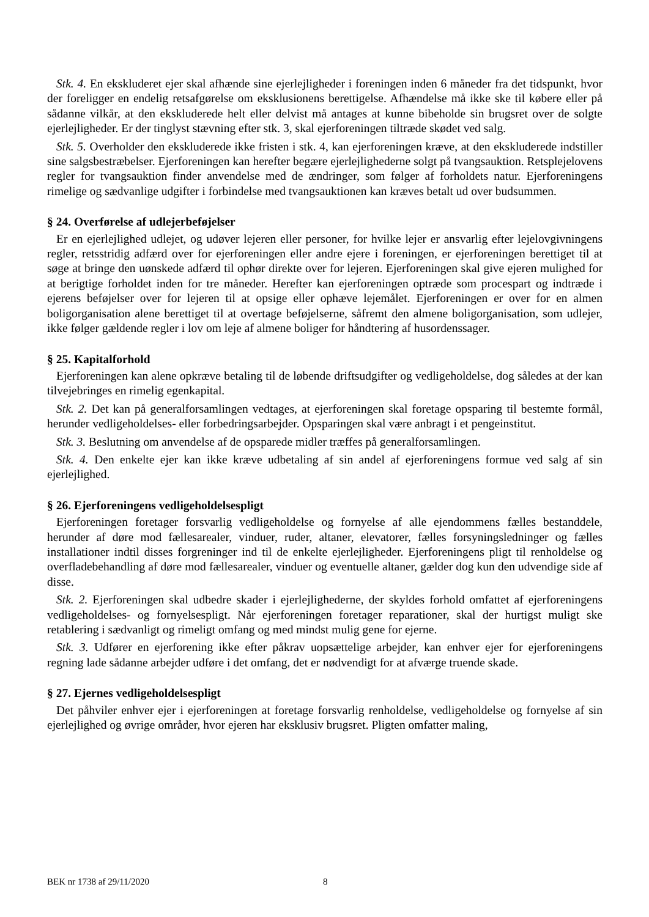Stk. 4. En ekskluderet ejer skal afhænde sine ejerlejligheder i foreningen inden 6 måneder fra det tidspunkt, hvor der foreligger en endelig retsafgørelse om eksklusionens berettigelse. Afhændelse må ikke ske til købere eller på sådanne vilkår, at den ekskluderede helt eller delvist må antages at kunne bibeholde sin brugsret over de solgte ejerlejligheder. Er der tinglyst stævning efter stk. 3, skal ejerforeningen tiltræde skødet ved salg.
Stk. 5. Overholder den ekskluderede ikke fristen i stk. 4, kan ejerforeningen kræve, at den ekskluderede indstiller sine salgsbestræbelser. Ejerforeningen kan herefter begære ejerlejlighederne solgt på tvangsauktion. Retsplejelovens regler for tvangsauktion finder anvendelse med de ændringer, som følger af forholdets natur. Ejerforeningens rimelige og sædvanlige udgifter i forbindelse med tvangsauktionen kan kræves betalt ud over budsummen.
§ 24. Overførelse af udlejerbeføjelser
Er en ejerlejlighed udlejet, og udøver lejeren eller personer, for hvilke lejer er ansvarlig efter lejelovgivningens regler, retsstridig adfærd over for ejerforeningen eller andre ejere i foreningen, er ejerforeningen berettiget til at søge at bringe den uønskede adfærd til ophør direkte over for lejeren. Ejerforeningen skal give ejeren mulighed for at berigtige forholdet inden for tre måneder. Herefter kan ejerforeningen optræde som procespart og indtræde i ejerens beføjelser over for lejeren til at opsige eller ophæve lejemålet. Ejerforeningen er over for en almen boligorganisation alene berettiget til at overtage beføjelserne, såfremt den almene boligorganisation, som udlejer, ikke følger gældende regler i lov om leje af almene boliger for håndtering af husordenssager.
§ 25. Kapitalforhold
Ejerforeningen kan alene opkræve betaling til de løbende driftsudgifter og vedligeholdelse, dog således at der kan tilvejebringes en rimelig egenkapital.
Stk. 2. Det kan på generalforsamlingen vedtages, at ejerforeningen skal foretage opsparing til bestemte formål, herunder vedligeholdelses- eller forbedringsarbejder. Opsparingen skal være anbragt i et pengeinstitut.
Stk. 3. Beslutning om anvendelse af de opsparede midler træffes på generalforsamlingen.
Stk. 4. Den enkelte ejer kan ikke kræve udbetaling af sin andel af ejerforeningens formue ved salg af sin ejerlejlighed.
§ 26. Ejerforeningens vedligeholdelsespligt
Ejerforeningen foretager forsvarlig vedligeholdelse og fornyelse af alle ejendommens fælles bestanddele, herunder af døre mod fællesarealer, vinduer, ruder, altaner, elevatorer, fælles forsyningsledninger og fælles installationer indtil disses forgreninger ind til de enkelte ejerlejligheder. Ejerforeningens pligt til renholdelse og overfladebehandling af døre mod fællesarealer, vinduer og eventuelle altaner, gælder dog kun den udvendige side af disse.
Stk. 2. Ejerforeningen skal udbedre skader i ejerlejlighederne, der skyldes forhold omfattet af ejerforeningens vedligeholdelses- og fornyelsespligt. Når ejerforeningen foretager reparationer, skal der hurtigst muligt ske retablering i sædvanligt og rimeligt omfang og med mindst mulig gene for ejerne.
Stk. 3. Udfører en ejerforening ikke efter påkrav uopsættelige arbejder, kan enhver ejer for ejerforeningens regning lade sådanne arbejder udføre i det omfang, det er nødvendigt for at afværge truende skade.
§ 27. Ejernes vedligeholdelsespligt
Det påhviler enhver ejer i ejerforeningen at foretage forsvarlig renholdelse, vedligeholdelse og fornyelse af sin ejerlejlighed og øvrige områder, hvor ejeren har eksklusiv brugsret. Pligten omfatter maling,
BEK nr 1738 af 29/11/2020 8